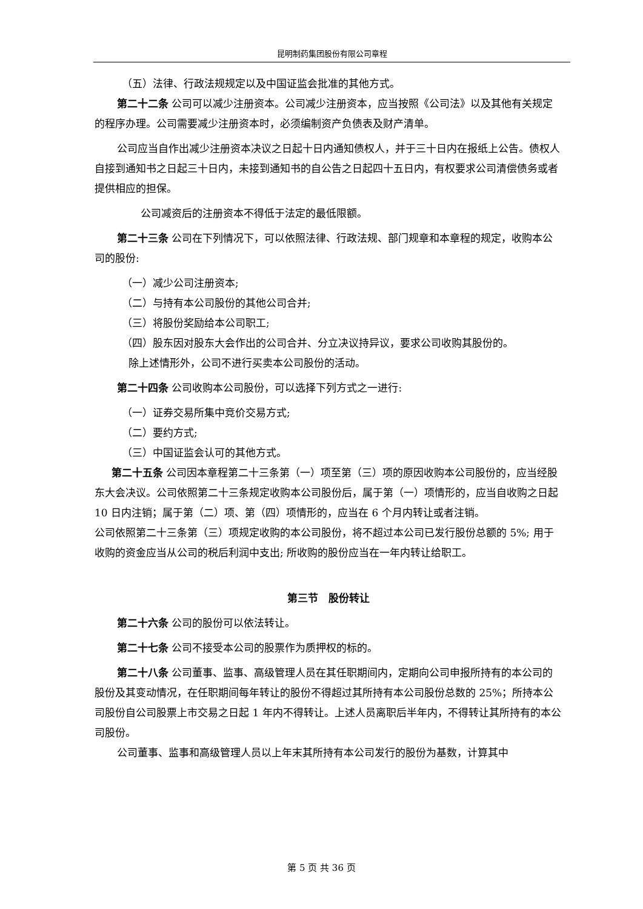昆明制药集团股份有限公司章程
（五）法律、行政法规规定以及中国证监会批准的其他方式。
第二十二条 公司可以减少注册资本。公司减少注册资本，应当按照《公司法》以及其他有关规定的程序办理。公司需要减少注册资本时，必须编制资产负债表及财产清单。
公司应当自作出减少注册资本决议之日起十日内通知债权人，并于三十日内在报纸上公告。债权人自接到通知书之日起三十日内，未接到通知书的自公告之日起四十五日内，有权要求公司清偿债务或者提供相应的担保。
公司减资后的注册资本不得低于法定的最低限额。
第二十三条 公司在下列情况下，可以依照法律、行政法规、部门规章和本章程的规定，收购本公司的股份:
（一）减少公司注册资本;
（二）与持有本公司股份的其他公司合并;
（三）将股份奖励给本公司职工;
（四）股东因对股东大会作出的公司合并、分立决议持异议，要求公司收购其股份的。
除上述情形外，公司不进行买卖本公司股份的活动。
第二十四条 公司收购本公司股份，可以选择下列方式之一进行:
（一）证券交易所集中竞价交易方式;
（二）要约方式;
（三）中国证监会认可的其他方式。
第二十五条 公司因本章程第二十三条第（一）项至第（三）项的原因收购本公司股份的，应当经股东大会决议。公司依照第二十三条规定收购本公司股份后，属于第（一）项情形的，应当自收购之日起 10 日内注销；属于第（二）项、第（四）项情形的，应当在 6 个月内转让或者注销。
公司依照第二十三条第（三）项规定收购的本公司股份，将不超过本公司已发行股份总额的 5%; 用于收购的资金应当从公司的税后利润中支出; 所收购的股份应当在一年内转让给职工。
第三节　股份转让
第二十六条 公司的股份可以依法转让。
第二十七条 公司不接受本公司的股票作为质押权的标的。
第二十八条 公司董事、监事、高级管理人员在其任职期间内，定期向公司申报所持有的本公司的股份及其变动情况，在任职期间每年转让的股份不得超过其所持有本公司股份总数的 25%；所持本公司股份自公司股票上市交易之日起 1 年内不得转让。上述人员离职后半年内，不得转让其所持有的本公司股份。
公司董事、监事和高级管理人员以上年末其所持有本公司发行的股份为基数，计算其中
第 5 页 共 36 页